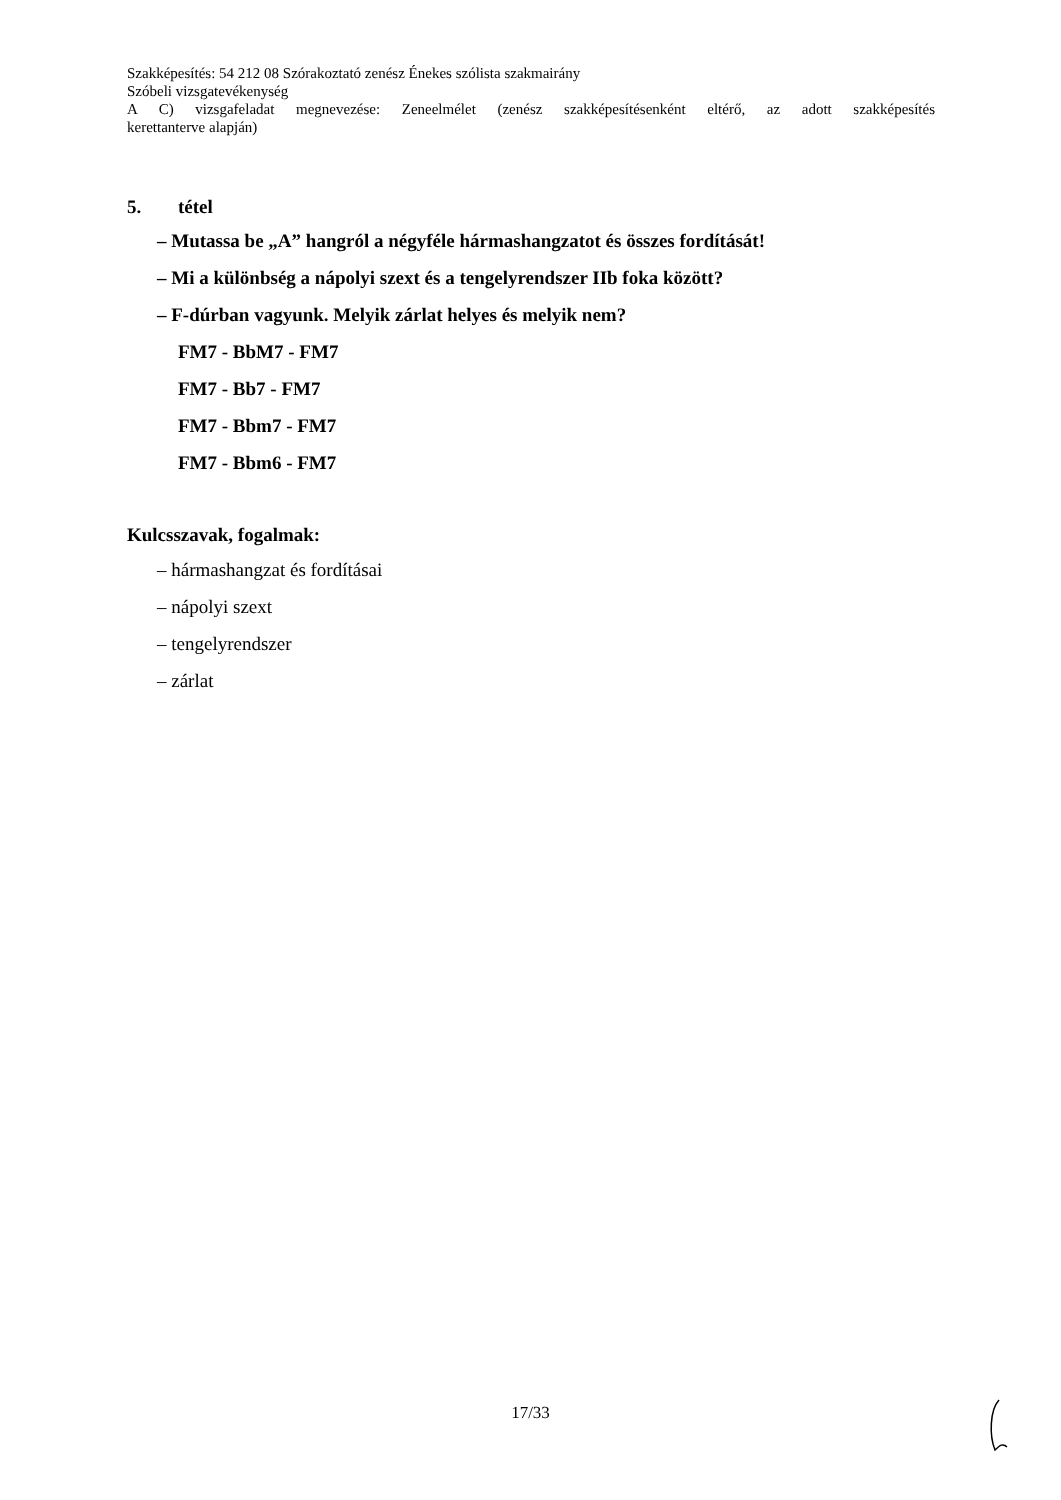Szakképesítés: 54 212 08 Szórakoztató zenész Énekes szólista szakmairány
Szóbeli vizsgatevékenység
A C) vizsgafeladat megnevezése: Zeneelmélet (zenész szakképesítésenként eltérő, az adott szakképesítés
kerettanterve alapján)
5. tétel
– Mutassa be „A” hangról a négyféle hármashangzatot és összes fordítását!
– Mi a különbség a nápolyi szext és a tengelyrendszer IIb foka között?
– F-dúrban vagyunk. Melyik zárlat helyes és melyik nem?
FM7 - BbM7 - FM7
FM7 - Bb7 - FM7
FM7 - Bbm7 - FM7
FM7 - Bbm6 - FM7
Kulcsszavak, fogalmak:
– hármashangzat és fordításai
– nápolyi szext
– tengelyrendszer
– zárlat
17/33